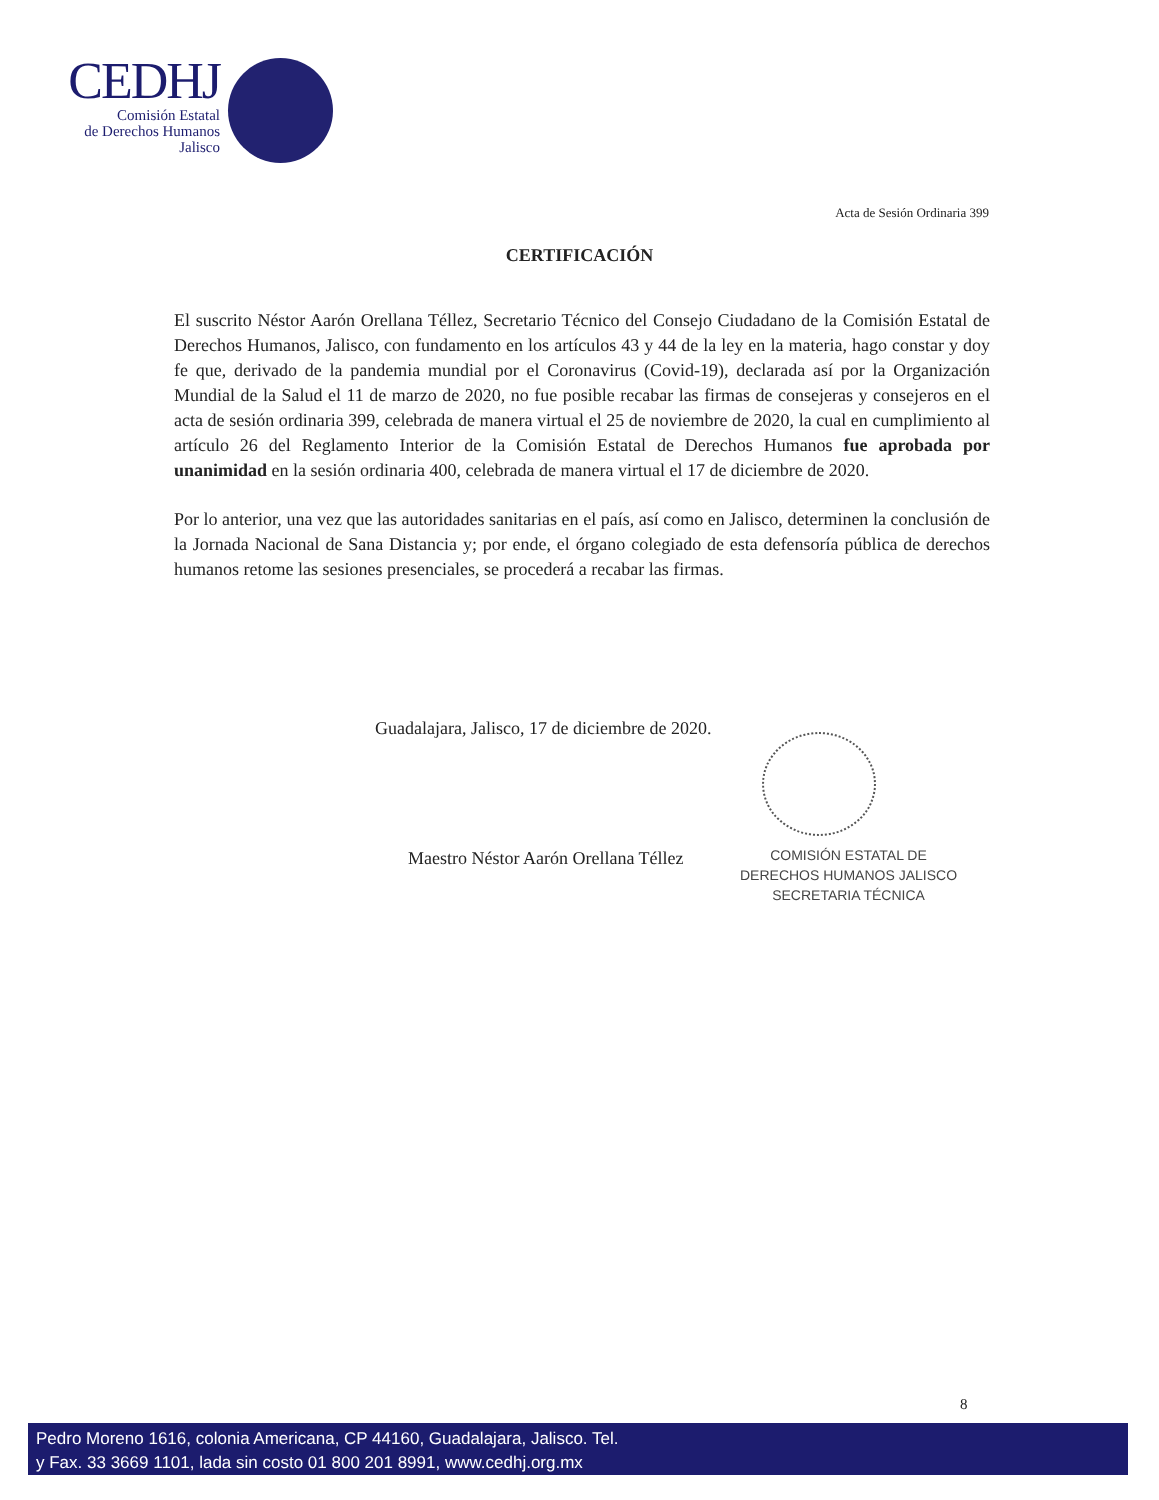CEDHJ
Comisión Estatal
de Derechos Humanos
Jalisco
Acta de Sesión Ordinaria 399
CERTIFICACIÓN
El suscrito Néstor Aarón Orellana Téllez, Secretario Técnico del Consejo Ciudadano de la Comisión Estatal de Derechos Humanos, Jalisco, con fundamento en los artículos 43 y 44 de la ley en la materia, hago constar y doy fe que, derivado de la pandemia mundial por el Coronavirus (Covid-19), declarada así por la Organización Mundial de la Salud el 11 de marzo de 2020, no fue posible recabar las firmas de consejeras y consejeros en el acta de sesión ordinaria 399, celebrada de manera virtual el 25 de noviembre de 2020, la cual en cumplimiento al artículo 26 del Reglamento Interior de la Comisión Estatal de Derechos Humanos fue aprobada por unanimidad en la sesión ordinaria 400, celebrada de manera virtual el 17 de diciembre de 2020.
Por lo anterior, una vez que las autoridades sanitarias en el país, así como en Jalisco, determinen la conclusión de la Jornada Nacional de Sana Distancia y; por ende, el órgano colegiado de esta defensoría pública de derechos humanos retome las sesiones presenciales, se procederá a recabar las firmas.
Guadalajara, Jalisco, 17 de diciembre de 2020.
Maestro Néstor Aarón Orellana Téllez
COMISIÓN ESTATAL DE
DERECHOS HUMANOS JALISCO
SECRETARIA TÉCNICA
8
Pedro Moreno 1616, colonia Americana, CP 44160, Guadalajara, Jalisco. Tel.
y Fax. 33 3669 1101, lada sin costo 01 800 201 8991, www.cedhj.org.mx